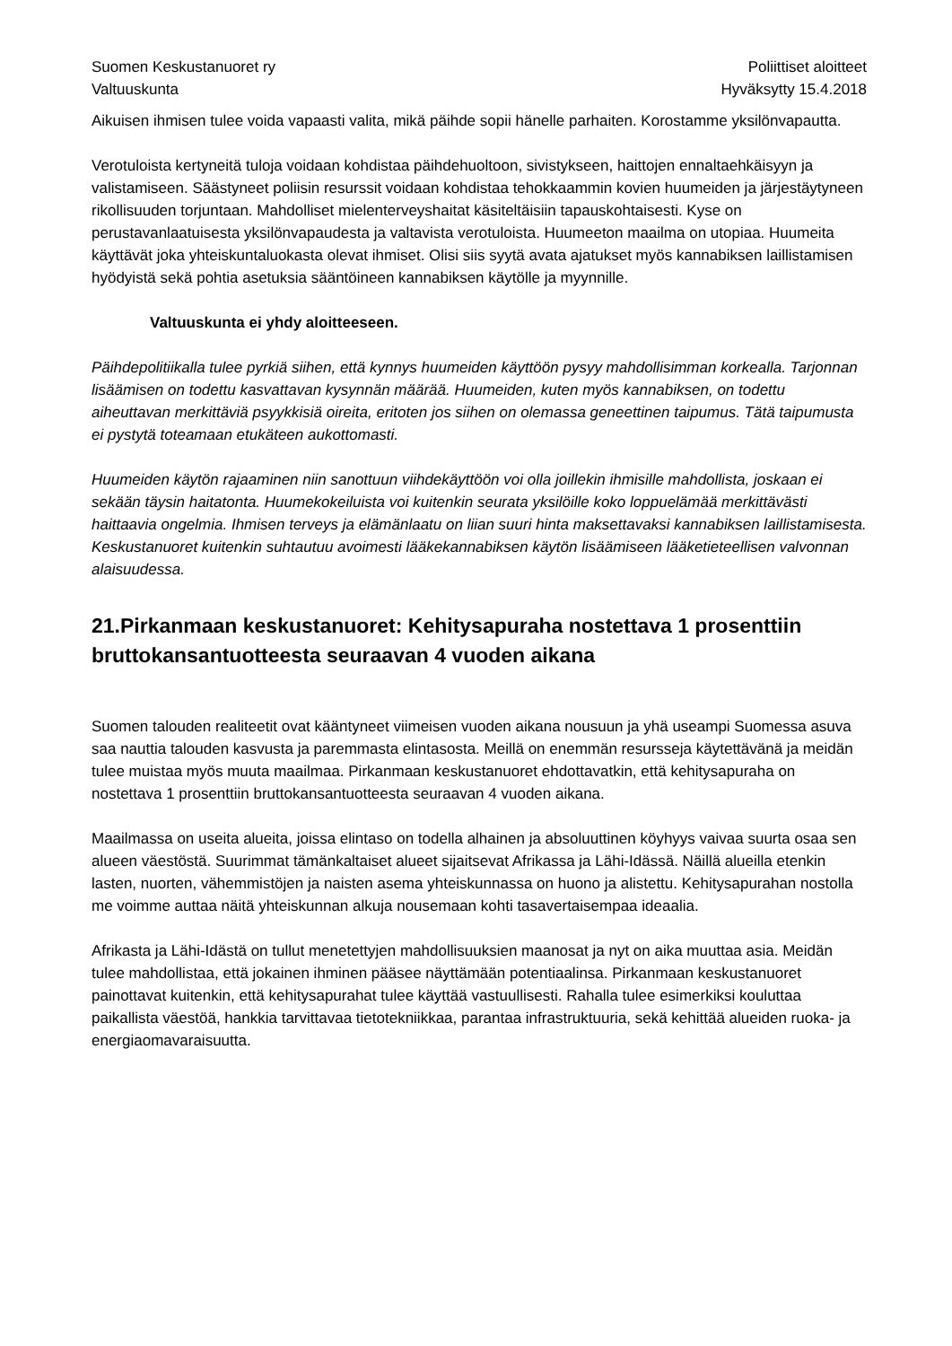Suomen Keskustanuoret ry
Valtuuskunta
Poliittiset aloitteet
Hyväksytty 15.4.2018
Aikuisen ihmisen tulee voida vapaasti valita, mikä päihde sopii hänelle parhaiten. Korostamme yksilönvapautta.
Verotuloista kertyneitä tuloja voidaan kohdistaa päihdehuoltoon, sivistykseen, haittojen ennaltaehkäisyyn ja valistamiseen. Säästyneet poliisin resurssit voidaan kohdistaa tehokkaammin kovien huumeiden ja järjestäytyneen rikollisuuden torjuntaan. Mahdolliset mielenterveyshaitat käsiteltäisiin tapauskohtaisesti. Kyse on perustavanlaatuisesta yksilönvapaudesta ja valtavista verotuloista. Huumeeton maailma on utopiaa. Huumeita käyttävät joka yhteiskuntaluokasta olevat ihmiset. Olisi siis syytä avata ajatukset myös kannabiksen laillistamisen hyödyistä sekä pohtia asetuksia sääntöineen kannabiksen käytölle ja myynnille.
Valtuuskunta ei yhdy aloitteeseen.
Päihdepolitiikalla tulee pyrkiä siihen, että kynnys huumeiden käyttöön pysyy mahdollisimman korkealla. Tarjonnan lisäämisen on todettu kasvattavan kysynnän määrää. Huumeiden, kuten myös kannabiksen, on todettu aiheuttavan merkittäviä psyykkisiä oireita, eritoten jos siihen on olemassa geneettinen taipumus. Tätä taipumusta ei pystytä toteamaan etukäteen aukottomasti.
Huumeiden käytön rajaaminen niin sanottuun viihdekäyttöön voi olla joillekin ihmisille mahdollista, joskaan ei sekään täysin haitatonta. Huumekokeiluista voi kuitenkin seurata yksilöille koko loppuelämää merkittävästi haittaavia ongelmia. Ihmisen terveys ja elämänlaatu on liian suuri hinta maksettavaksi kannabiksen laillistamisesta. Keskustanuoret kuitenkin suhtautuu avoimesti lääkekannabiksen käytön lisäämiseen lääketieteellisen valvonnan alaisuudessa.
21.Pirkanmaan keskustanuoret: Kehitysapuraha nostettava 1 prosenttiin bruttokansantuotteesta seuraavan 4 vuoden aikana
Suomen talouden realiteetit ovat kääntyneet viimeisen vuoden aikana nousuun ja yhä useampi Suomessa asuva saa nauttia talouden kasvusta ja paremmasta elintasosta. Meillä on enemmän resursseja käytettävänä ja meidän tulee muistaa myös muuta maailmaa. Pirkanmaan keskustanuoret ehdottavatkin, että kehitysapuraha on nostettava 1 prosenttiin bruttokansantuotteesta seuraavan 4 vuoden aikana.
Maailmassa on useita alueita, joissa elintaso on todella alhainen ja absoluuttinen köyhyys vaivaa suurta osaa sen alueen väestöstä. Suurimmat tämänkaltaiset alueet sijaitsevat Afrikassa ja Lähi-Idässä. Näillä alueilla etenkin lasten, nuorten, vähemmistöjen ja naisten asema yhteiskunnassa on huono ja alistettu. Kehitysapurahan nostolla me voimme auttaa näitä yhteiskunnan alkuja nousemaan kohti tasavertaisempaa ideaalia.
Afrikasta ja Lähi-Idästä on tullut menetettyjen mahdollisuuksien maanosat ja nyt on aika muuttaa asia. Meidän tulee mahdollistaa, että jokainen ihminen pääsee näyttämään potentiaalinsa. Pirkanmaan keskustanuoret painottavat kuitenkin, että kehitysapurahat tulee käyttää vastuullisesti. Rahalla tulee esimerkiksi kouluttaa paikallista väestöä, hankkia tarvittavaa tietotekniikkaa, parantaa infrastruktuuria, sekä kehittää alueiden ruoka- ja energiaomavaraisuutta.